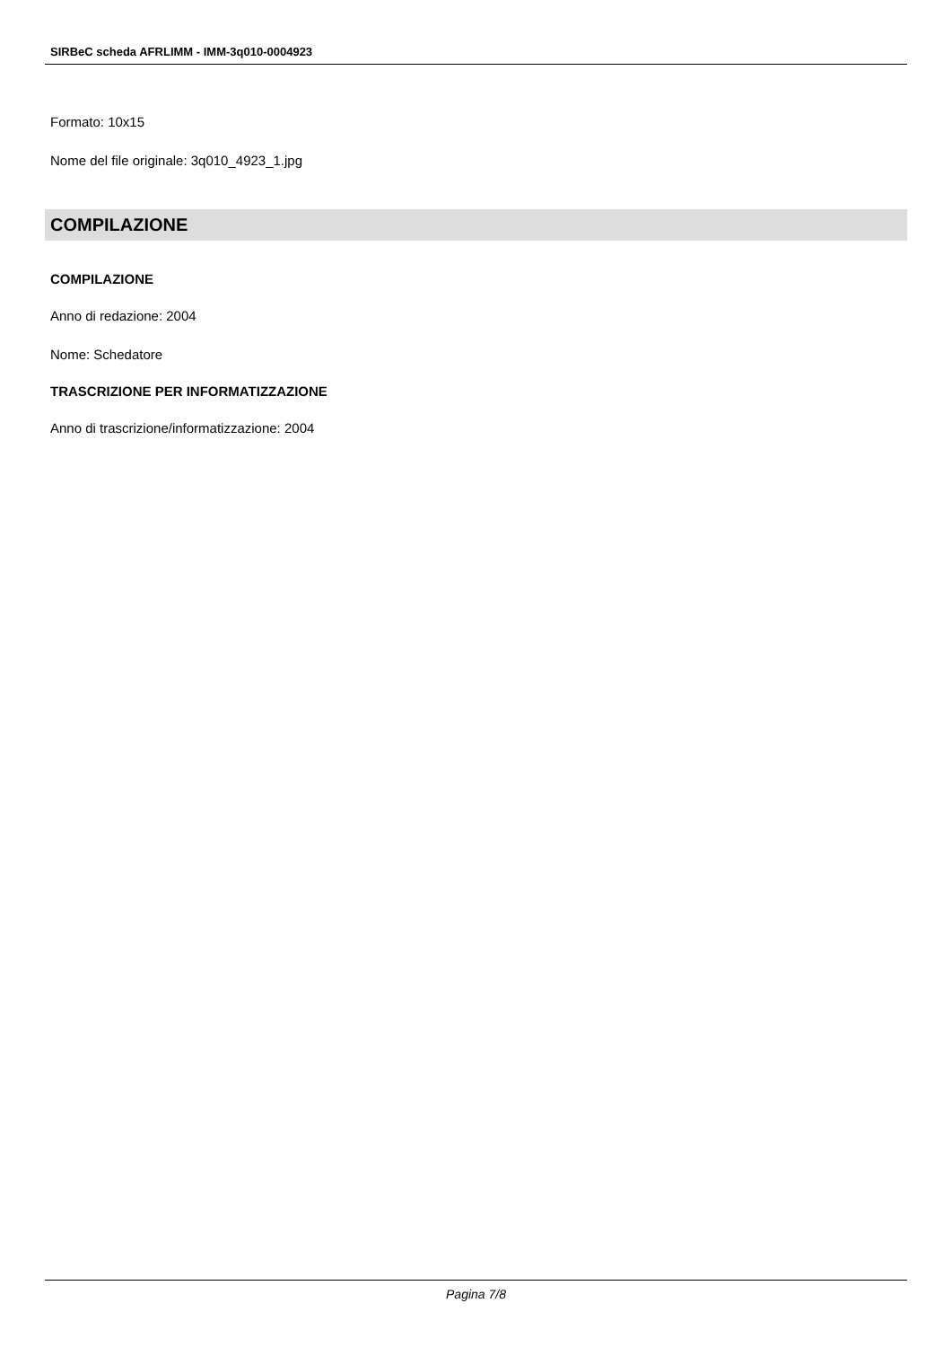SIRBeC scheda AFRLIMM - IMM-3q010-0004923
Formato: 10x15
Nome del file originale: 3q010_4923_1.jpg
COMPILAZIONE
COMPILAZIONE
Anno di redazione: 2004
Nome: Schedatore
TRASCRIZIONE PER INFORMATIZZAZIONE
Anno di trascrizione/informatizzazione: 2004
Pagina 7/8